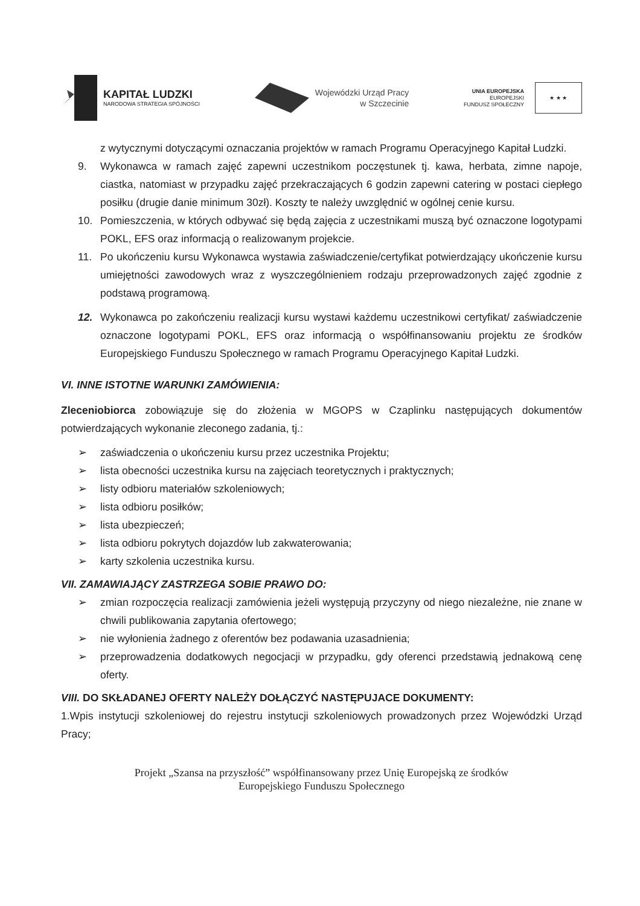KAPITAŁ LUDZKI
NARODOWA STRATEGIA SPÓJNOŚCI
Wojewódzki Urząd Pracy
w Szczecinie
UNIA EUROPEJSKA
EUROPEJSKI
FUNDUSZ SPOŁECZNY
★ ★ ★
z wytycznymi dotyczącymi oznaczania projektów w ramach Programu Operacyjnego Kapitał Ludzki.
9. Wykonawca w ramach zajęć zapewni uczestnikom poczęstunek tj. kawa, herbata, zimne napoje, ciastka, natomiast w przypadku zajęć przekraczających 6 godzin zapewni catering w postaci ciepłego posiłku (drugie danie minimum 30zł). Koszty te należy uwzględnić w ogólnej cenie kursu.
10. Pomieszczenia, w których odbywać się będą zajęcia z uczestnikami muszą być oznaczone logotypami POKL, EFS oraz informacją o realizowanym projekcie.
11. Po ukończeniu kursu Wykonawca wystawia zaświadczenie/certyfikat potwierdzający ukończenie kursu umiejętności zawodowych wraz z wyszczególnieniem rodzaju przeprowadzonych zajęć zgodnie z podstawą programową.
12. Wykonawca po zakończeniu realizacji kursu wystawi każdemu uczestnikowi certyfikat/ zaświadczenie oznaczone logotypami POKL, EFS oraz informacją o współfinansowaniu projektu ze środków Europejskiego Funduszu Społecznego w ramach Programu Operacyjnego Kapitał Ludzki.
VI. INNE ISTOTNE WARUNKI ZAMÓWIENIA:
Zleceniobiorca zobowiązuje się do złożenia w MGOPS w Czaplinku następujących dokumentów potwierdzających wykonanie zleconego zadania, tj.:
➢ zaświadczenia o ukończeniu kursu przez uczestnika Projektu;
➢ lista obecności uczestnika kursu na zajęciach teoretycznych i praktycznych;
➢ listy odbioru materiałów szkoleniowych;
➢ lista odbioru posiłków;
➢ lista ubezpieczeń;
➢ lista odbioru pokrytych dojazdów lub zakwaterowania;
➢ karty szkolenia uczestnika kursu.
VII. ZAMAWIAJĄCY ZASTRZEGA SOBIE PRAWO DO:
➢ zmian rozpoczęcia realizacji zamówienia jeżeli występują przyczyny od niego niezależne, nie znane w chwili publikowania zapytania ofertowego;
➢ nie wyłonienia żadnego z oferentów bez podawania uzasadnienia;
➢ przeprowadzenia dodatkowych negocjacji w przypadku, gdy oferenci przedstawią jednakową cenę oferty.
VIII. DO SKŁADANEJ OFERTY NALEŻY DOŁĄCZYĆ NASTĘPUJACE DOKUMENTY:
1.Wpis instytucji szkoleniowej do rejestru instytucji szkoleniowych prowadzonych przez Wojewódzki Urząd Pracy;
Projekt „Szansa na przyszłość” współfinansowany przez Unię Europejską ze środków
Europejskiego Funduszu Społecznego